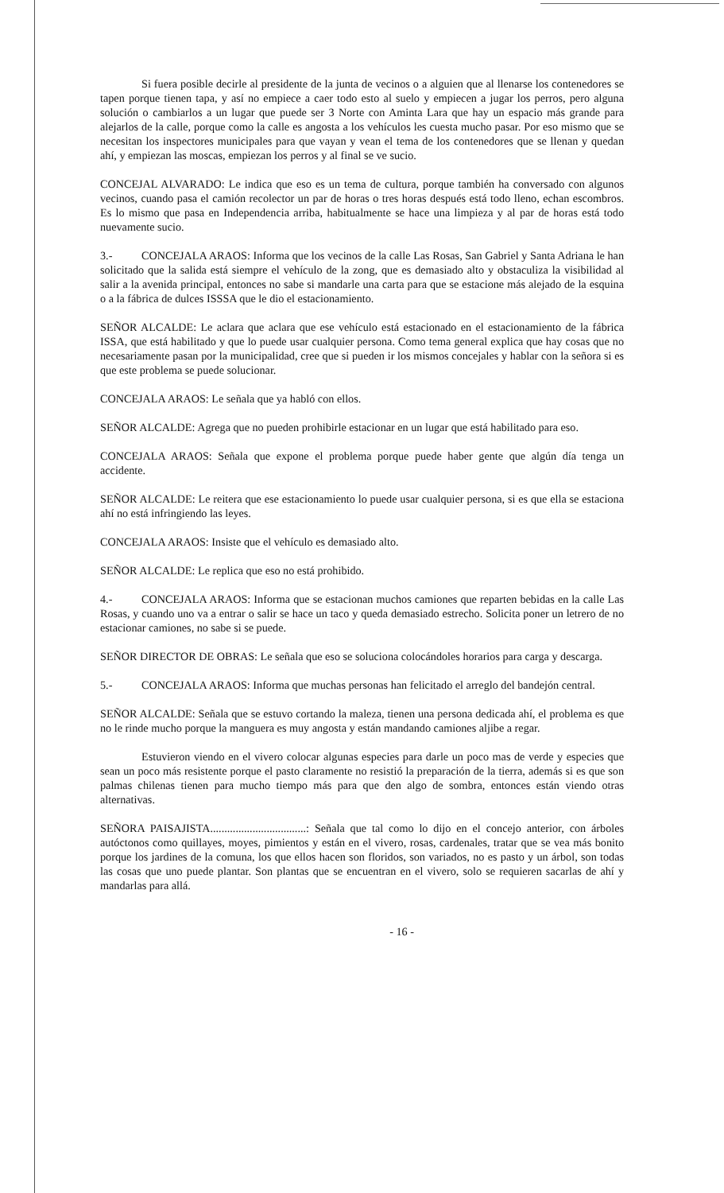Si fuera posible decirle al presidente de la junta de vecinos o a alguien que al llenarse los contenedores se tapen porque tienen tapa, y así no empiece a caer todo esto al suelo y empiecen a jugar los perros, pero alguna solución o cambiarlos a un lugar que puede ser 3 Norte con Aminta Lara que hay un espacio más grande para alejarlos de la calle, porque como la calle es angosta a los vehículos les cuesta mucho pasar. Por eso mismo que se necesitan los inspectores municipales para que vayan y vean el tema de los contenedores que se llenan y quedan ahí, y empiezan las moscas, empiezan los perros y al final se ve sucio.
CONCEJAL ALVARADO: Le indica que eso es un tema de cultura, porque también ha conversado con algunos vecinos, cuando pasa el camión recolector un par de horas o tres horas después está todo lleno, echan escombros. Es lo mismo que pasa en Independencia arriba, habitualmente se hace una limpieza y al par de horas está todo nuevamente sucio.
3.- CONCEJALA ARAOS: Informa que los vecinos de la calle Las Rosas, San Gabriel y Santa Adriana le han solicitado que la salida está siempre el vehículo de la zong, que es demasiado alto y obstaculiza la visibilidad al salir a la avenida principal, entonces no sabe si mandarle una carta para que se estacione más alejado de la esquina o a la fábrica de dulces ISSSA que le dio el estacionamiento.
SEÑOR ALCALDE: Le aclara que aclara que ese vehículo está estacionado en el estacionamiento de la fábrica ISSA, que está habilitado y que lo puede usar cualquier persona. Como tema general explica que hay cosas que no necesariamente pasan por la municipalidad, cree que si pueden ir los mismos concejales y hablar con la señora si es que este problema se puede solucionar.
CONCEJALA ARAOS: Le señala que ya habló con ellos.
SEÑOR ALCALDE: Agrega que no pueden prohibirle estacionar en un lugar que está habilitado para eso.
CONCEJALA ARAOS: Señala que expone el problema porque puede haber gente que algún día tenga un accidente.
SEÑOR ALCALDE: Le reitera que ese estacionamiento lo puede usar cualquier persona, si es que ella se estaciona ahí no está infringiendo las leyes.
CONCEJALA ARAOS: Insiste que el vehículo es demasiado alto.
SEÑOR ALCALDE: Le replica que eso no está prohibido.
4.- CONCEJALA ARAOS: Informa que se estacionan muchos camiones que reparten bebidas en la calle Las Rosas, y cuando uno va a entrar o salir se hace un taco y queda demasiado estrecho. Solicita poner un letrero de no estacionar camiones, no sabe si se puede.
SEÑOR DIRECTOR DE OBRAS: Le señala que eso se soluciona colocándoles horarios para carga y descarga.
5.- CONCEJALA ARAOS: Informa que muchas personas han felicitado el arreglo del bandejón central.
SEÑOR ALCALDE: Señala que se estuvo cortando la maleza, tienen una persona dedicada ahí, el problema es que no le rinde mucho porque la manguera es muy angosta y están mandando camiones aljibe a regar.
Estuvieron viendo en el vivero colocar algunas especies para darle un poco mas de verde y especies que sean un poco más resistente porque el pasto claramente no resistió la preparación de la tierra, además si es que son palmas chilenas tienen para mucho tiempo más para que den algo de sombra, entonces están viendo otras alternativas.
SEÑORA PAISAJISTA..................................: Señala que tal como lo dijo en el concejo anterior, con árboles autóctonos como quillayes, moyes, pimientos y están en el vivero, rosas, cardenales, tratar que se vea más bonito porque los jardines de la comuna, los que ellos hacen son floridos, son variados, no es pasto y un árbol, son todas las cosas que uno puede plantar. Son plantas que se encuentran en el vivero, solo se requieren sacarlas de ahí y mandarlas para allá.
- 16 -